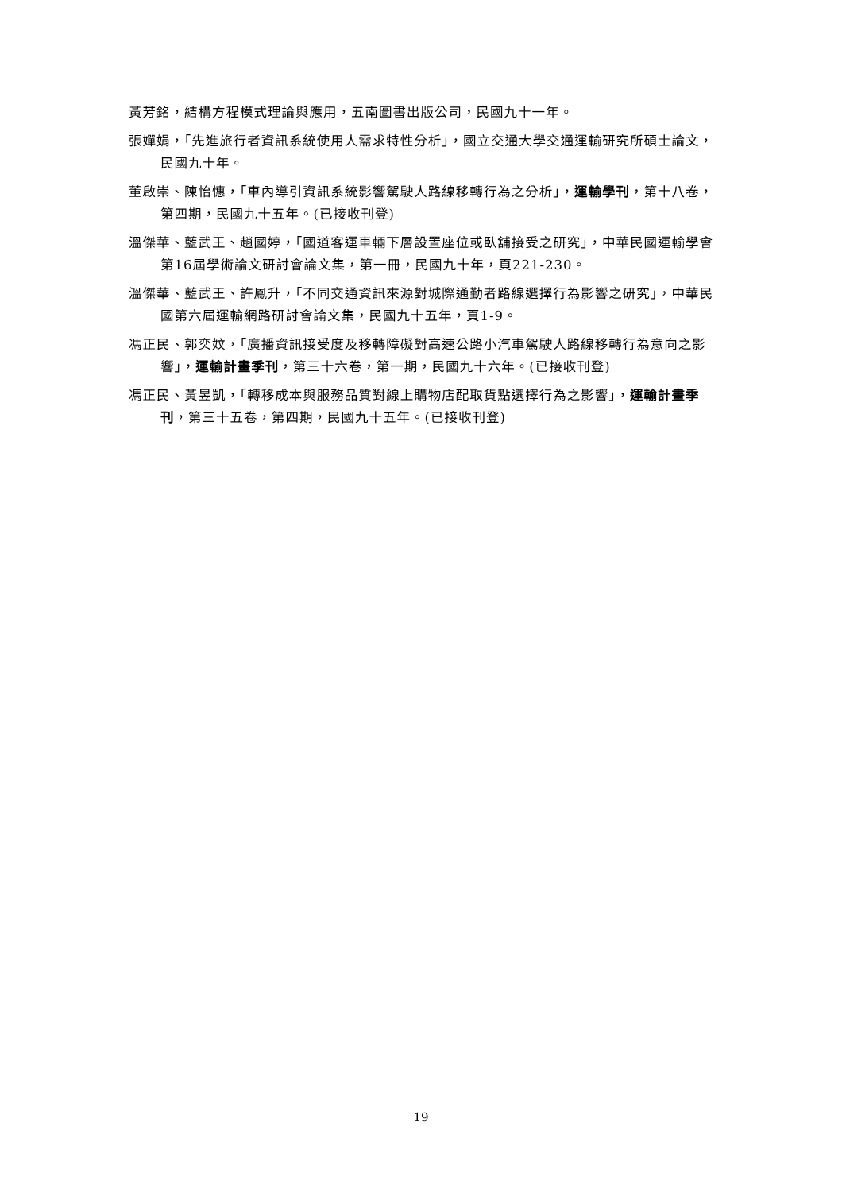黃芳銘，結構方程模式理論與應用，五南圖書出版公司，民國九十一年。
張嬋娟，「先進旅行者資訊系統使用人需求特性分析」，國立交通大學交通運輸研究所碩士論文，民國九十年。
董啟崇、陳怡憓，「車內導引資訊系統影響駕駛人路線移轉行為之分析」，運輸學刊，第十八卷，第四期，民國九十五年。(已接收刊登)
溫傑華、藍武王、趙國婷，「國道客運車輛下層設置座位或臥舖接受之研究」，中華民國運輸學會第16屆學術論文研討會論文集，第一冊，民國九十年，頁221-230。
溫傑華、藍武王、許鳳升，「不同交通資訊來源對城際通勤者路線選擇行為影響之研究」，中華民國第六屆運輸網路研討會論文集，民國九十五年，頁1-9。
馮正民、郭奕妏，「廣播資訊接受度及移轉障礙對高速公路小汽車駕駛人路線移轉行為意向之影響」，運輸計畫季刊，第三十六卷，第一期，民國九十六年。(已接收刊登)
馮正民、黃昱凱，「轉移成本與服務品質對線上購物店配取貨點選擇行為之影響」，運輸計畫季刊，第三十五卷，第四期，民國九十五年。(已接收刊登)
19